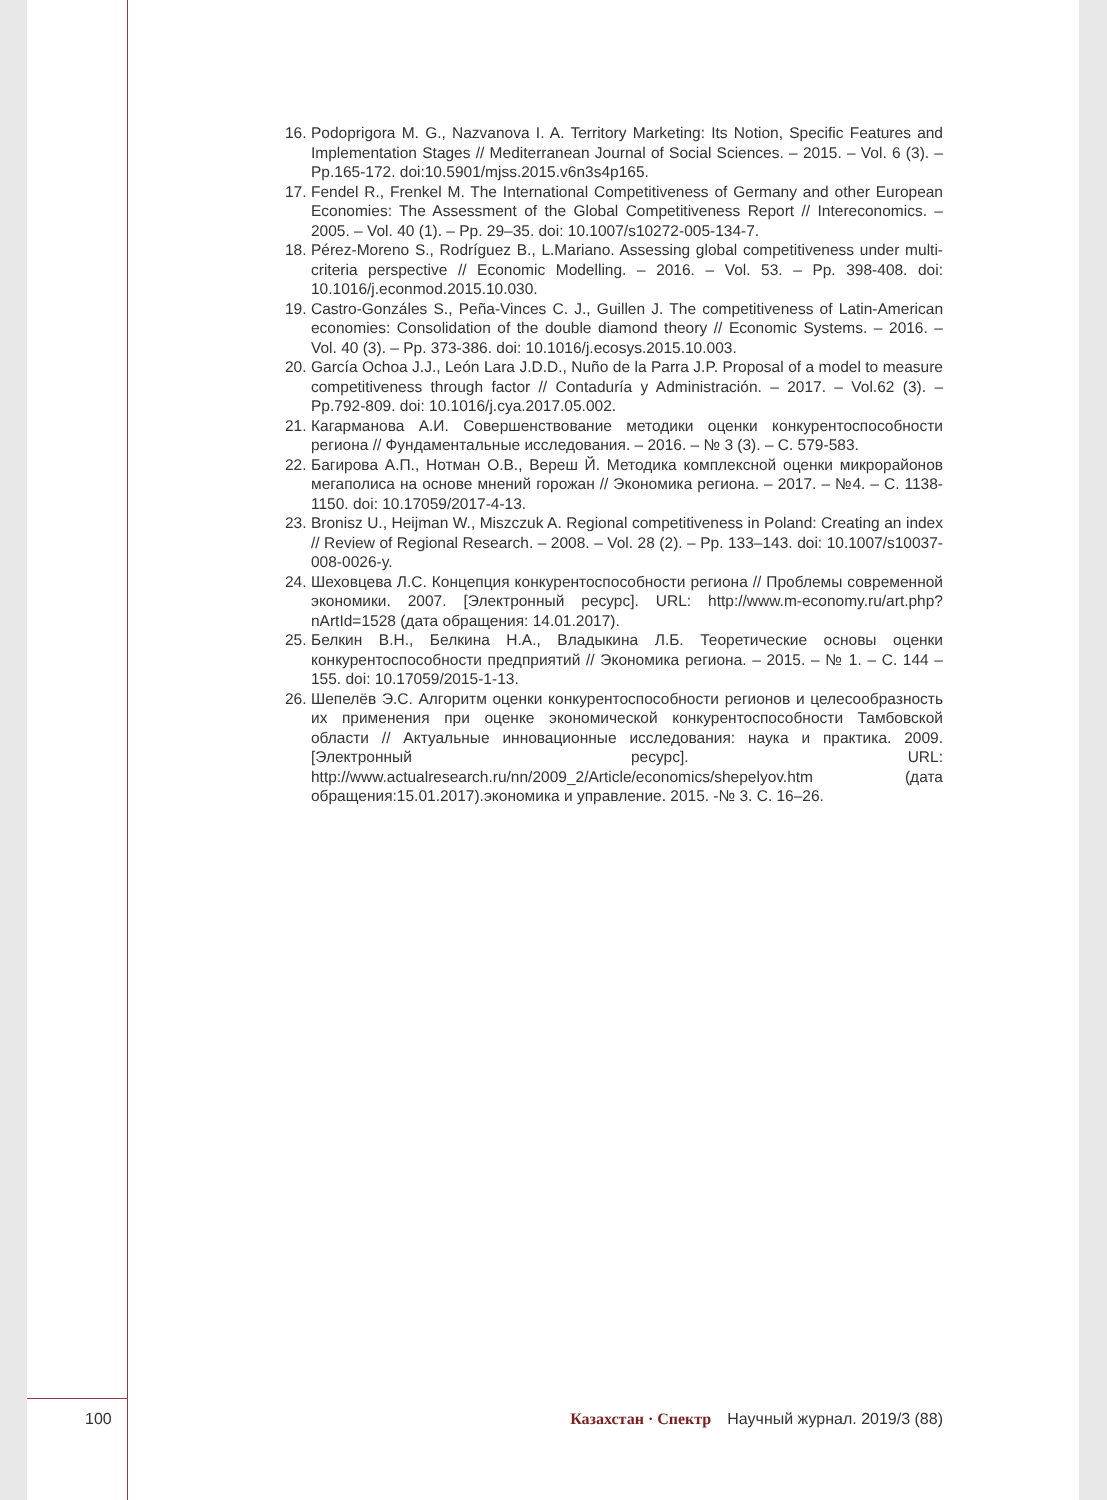16. Podoprigora M. G., Nazvanova I. A. Territory Marketing: Its Notion, Specific Features and Implementation Stages // Mediterranean Journal of Social Sciences. – 2015. – Vol. 6 (3). – Pp.165-172. doi:10.5901/mjss.2015.v6n3s4p165.
17. Fendel R., Frenkel M. The International Competitiveness of Germany and other European Economies: The Assessment of the Global Competitiveness Report // Intereconomics. – 2005. – Vol. 40 (1). – Pp. 29–35. doi: 10.1007/s10272-005-134-7.
18. Pérez-Moreno S., Rodríguez B., L.Mariano. Assessing global competitiveness under multi-criteria perspective // Economic Modelling. – 2016. – Vol. 53. – Pp. 398-408. doi: 10.1016/j.econmod.2015.10.030.
19. Castro-Gonzáles S., Peña-Vinces C. J., Guillen J. The competitiveness of Latin-American economies: Consolidation of the double diamond theory // Economic Systems. – 2016. – Vol. 40 (3). – Pp. 373-386. doi: 10.1016/j.ecosys.2015.10.003.
20. García Ochoa J.J., León Lara J.D.D., Nuño de la Parra J.P. Proposal of a model to measure competitiveness through factor // Contaduría y Administración. – 2017. – Vol.62 (3). – Pp.792-809. doi: 10.1016/j.cya.2017.05.002.
21. Кагарманова А.И. Совершенствование методики оценки конкурентоспособности региона // Фундаментальные исследования. – 2016. – № 3 (3). – С. 579-583.
22. Багирова А.П., Нотман О.В., Вереш Й. Методика комплексной оценки микрорайонов мегаполиса на основе мнений горожан // Экономика региона. – 2017. – №4. – С. 1138-1150. doi: 10.17059/2017-4-13.
23. Bronisz U., Heijman W., Miszczuk A. Regional competitiveness in Poland: Creating an index // Review of Regional Research. – 2008. – Vol. 28 (2). – Pp. 133–143. doi: 10.1007/s10037-008-0026-y.
24. Шеховцева Л.С. Концепция конкурентоспособности региона // Проблемы современной экономики. 2007. [Электронный ресурс]. URL: http://www.m-economy.ru/art.php?nArtId=1528 (дата обращения: 14.01.2017).
25. Белкин В.Н., Белкина Н.А., Владыкина Л.Б. Теоретические основы оценки конкурентоспособности предприятий // Экономика региона. – 2015. – № 1. – С. 144 – 155. doi: 10.17059/2015-1-13.
26. Шепелёв Э.С. Алгоритм оценки конкурентоспособности регионов и целесообразность их применения при оценке экономической конкурентоспособности Тамбовской области // Актуальные инновационные исследования: наука и практика. 2009. [Электронный ресурс]. URL: http://www.actualresearch.ru/nn/2009_2/Article/economics/shepelyov.htm (дата обращения:15.01.2017).экономика и управление. 2015. -№ 3. С. 16–26.
100 Казахстан · Спектр Научный журнал. 2019/3 (88)